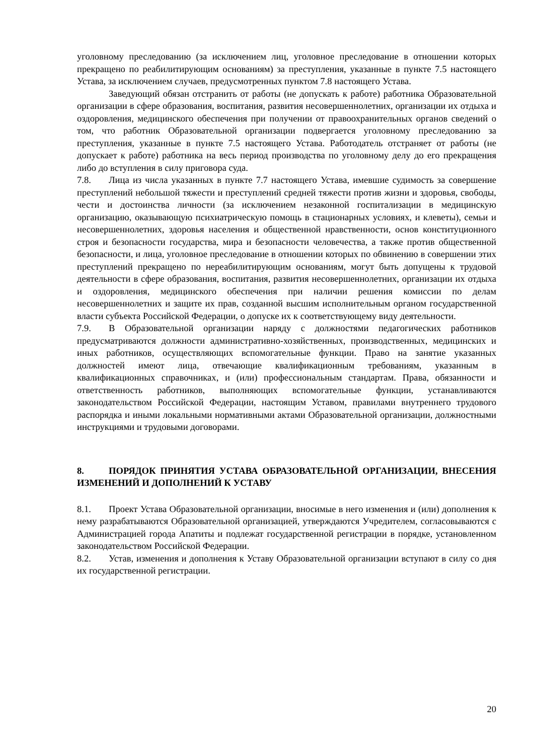уголовному преследованию (за исключением лиц, уголовное преследование в отношении которых прекращено по реабилитирующим основаниям) за преступления, указанные в пункте 7.5 настоящего Устава, за исключением случаев, предусмотренных пунктом 7.8 настоящего Устава.
Заведующий обязан отстранить от работы (не допускать к работе) работника Образовательной организации в сфере образования, воспитания, развития несовершеннолетних, организации их отдыха и оздоровления, медицинского обеспечения при получении от правоохранительных органов сведений о том, что работник Образовательной организации подвергается уголовному преследованию за преступления, указанные в пункте 7.5 настоящего Устава. Работодатель отстраняет от работы (не допускает к работе) работника на весь период производства по уголовному делу до его прекращения либо до вступления в силу приговора суда.
7.8. Лица из числа указанных в пункте 7.7 настоящего Устава, имевшие судимость за совершение преступлений небольшой тяжести и преступлений средней тяжести против жизни и здоровья, свободы, чести и достоинства личности (за исключением незаконной госпитализации в медицинскую организацию, оказывающую психиатрическую помощь в стационарных условиях, и клеветы), семьи и несовершеннолетних, здоровья населения и общественной нравственности, основ конституционного строя и безопасности государства, мира и безопасности человечества, а также против общественной безопасности, и лица, уголовное преследование в отношении которых по обвинению в совершении этих преступлений прекращено по нереабилитирующим основаниям, могут быть допущены к трудовой деятельности в сфере образования, воспитания, развития несовершеннолетних, организации их отдыха и оздоровления, медицинского обеспечения при наличии решения комиссии по делам несовершеннолетних и защите их прав, созданной высшим исполнительным органом государственной власти субъекта Российской Федерации, о допуске их к соответствующему виду деятельности.
7.9. В Образовательной организации наряду с должностями педагогических работников предусматриваются должности административно-хозяйственных, производственных, медицинских и иных работников, осуществляющих вспомогательные функции. Право на занятие указанных должностей имеют лица, отвечающие квалификационным требованиям, указанным в квалификационных справочниках, и (или) профессиональным стандартам. Права, обязанности и ответственность работников, выполняющих вспомогательные функции, устанавливаются законодательством Российской Федерации, настоящим Уставом, правилами внутреннего трудового распорядка и иными локальными нормативными актами Образовательной организации, должностными инструкциями и трудовыми договорами.
8. ПОРЯДОК ПРИНЯТИЯ УСТАВА ОБРАЗОВАТЕЛЬНОЙ ОРГАНИЗАЦИИ, ВНЕСЕНИЯ ИЗМЕНЕНИЙ И ДОПОЛНЕНИЙ К УСТАВУ
8.1. Проект Устава Образовательной организации, вносимые в него изменения и (или) дополнения к нему разрабатываются Образовательной организацией, утверждаются Учредителем, согласовываются с Администрацией города Апатиты и подлежат государственной регистрации в порядке, установленном законодательством Российской Федерации.
8.2. Устав, изменения и дополнения к Уставу Образовательной организации вступают в силу со дня их государственной регистрации.
20